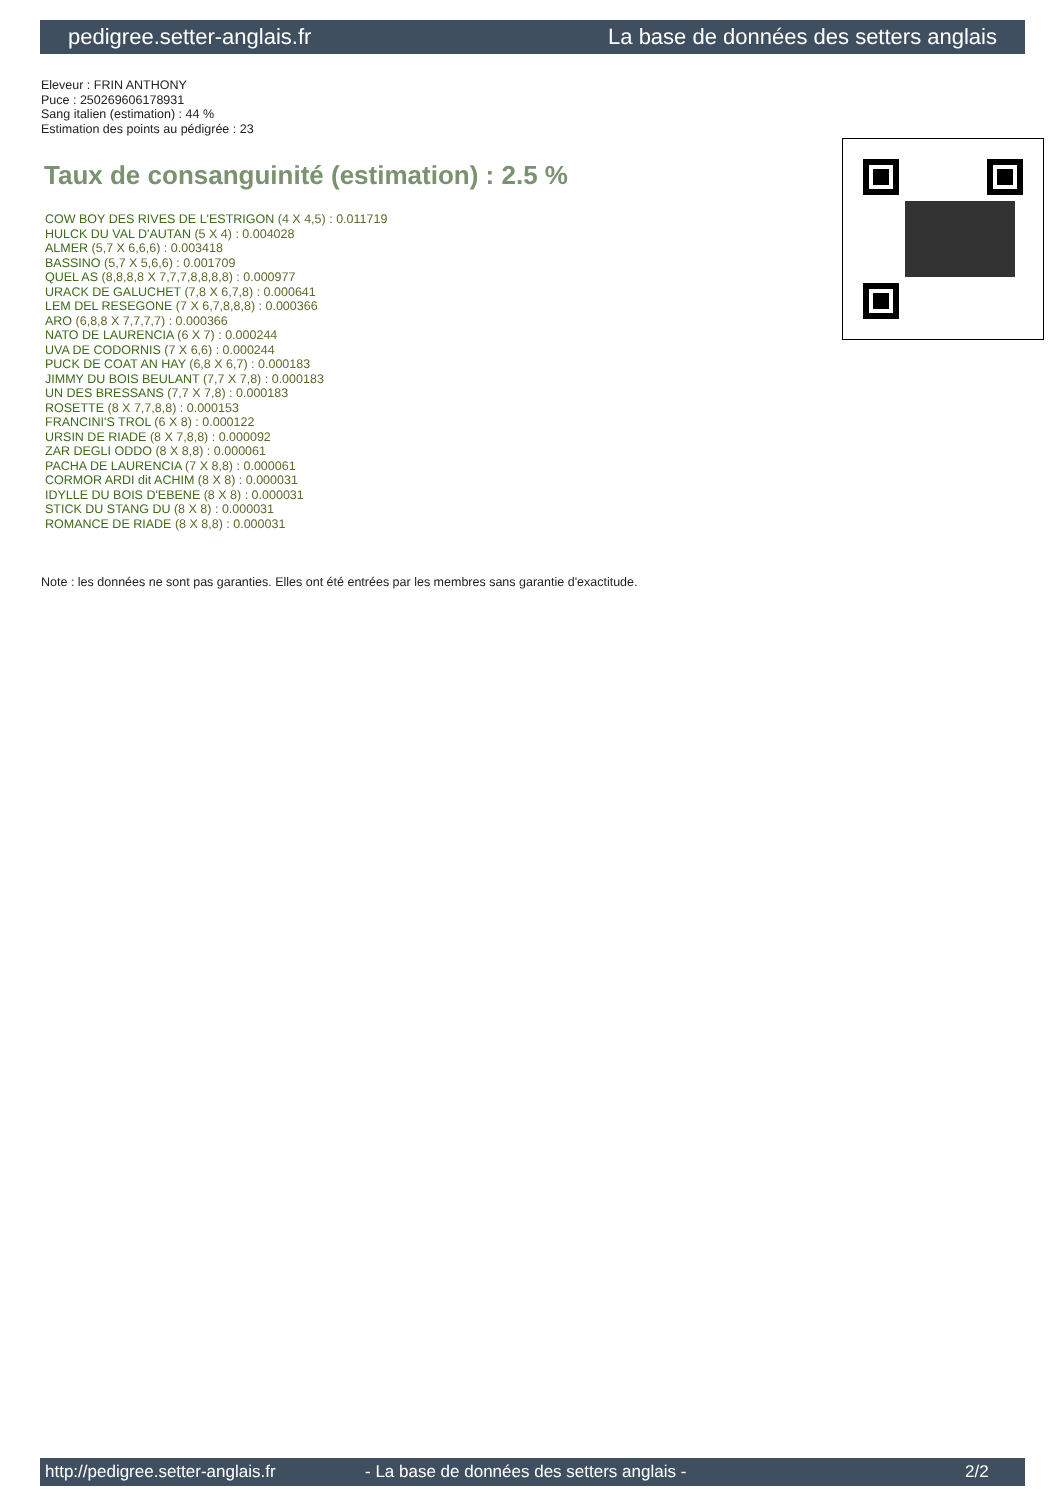pedigree.setter-anglais.fr La base de données des setters anglais
Eleveur : FRIN ANTHONY
Puce : 250269606178931
Sang italien (estimation) : 44 %
Estimation des points au pédigrée : 23
Taux de consanguinité (estimation) : 2.5 %
COW BOY DES RIVES DE L'ESTRIGON (4 X 4,5) : 0.011719
HULCK DU VAL D'AUTAN (5 X 4) : 0.004028
ALMER (5,7 X 6,6,6) : 0.003418
BASSINO (5,7 X 5,6,6) : 0.001709
QUEL AS (8,8,8,8 X 7,7,7,8,8,8,8) : 0.000977
URACK DE GALUCHET (7,8 X 6,7,8) : 0.000641
LEM DEL RESEGONE (7 X 6,7,8,8,8) : 0.000366
ARO (6,8,8 X 7,7,7,7) : 0.000366
NATO DE LAURENCIA (6 X 7) : 0.000244
UVA DE CODORNIS (7 X 6,6) : 0.000244
PUCK DE COAT AN HAY (6,8 X 6,7) : 0.000183
JIMMY DU BOIS BEULANT (7,7 X 7,8) : 0.000183
UN DES BRESSANS (7,7 X 7,8) : 0.000183
ROSETTE (8 X 7,7,8,8) : 0.000153
FRANCINI'S TROL (6 X 8) : 0.000122
URSIN DE RIADE (8 X 7,8,8) : 0.000092
ZAR DEGLI ODDO (8 X 8,8) : 0.000061
PACHA DE LAURENCIA (7 X 8,8) : 0.000061
CORMOR ARDI dit ACHIM (8 X 8) : 0.000031
IDYLLE DU BOIS D'EBENE (8 X 8) : 0.000031
STICK DU STANG DU (8 X 8) : 0.000031
ROMANCE DE RIADE (8 X 8,8) : 0.000031
Note : les données ne sont pas garanties. Elles ont été entrées par les membres sans garantie d'exactitude.
http://pedigree.setter-anglais.fr - La base de données des setters anglais - 2/2